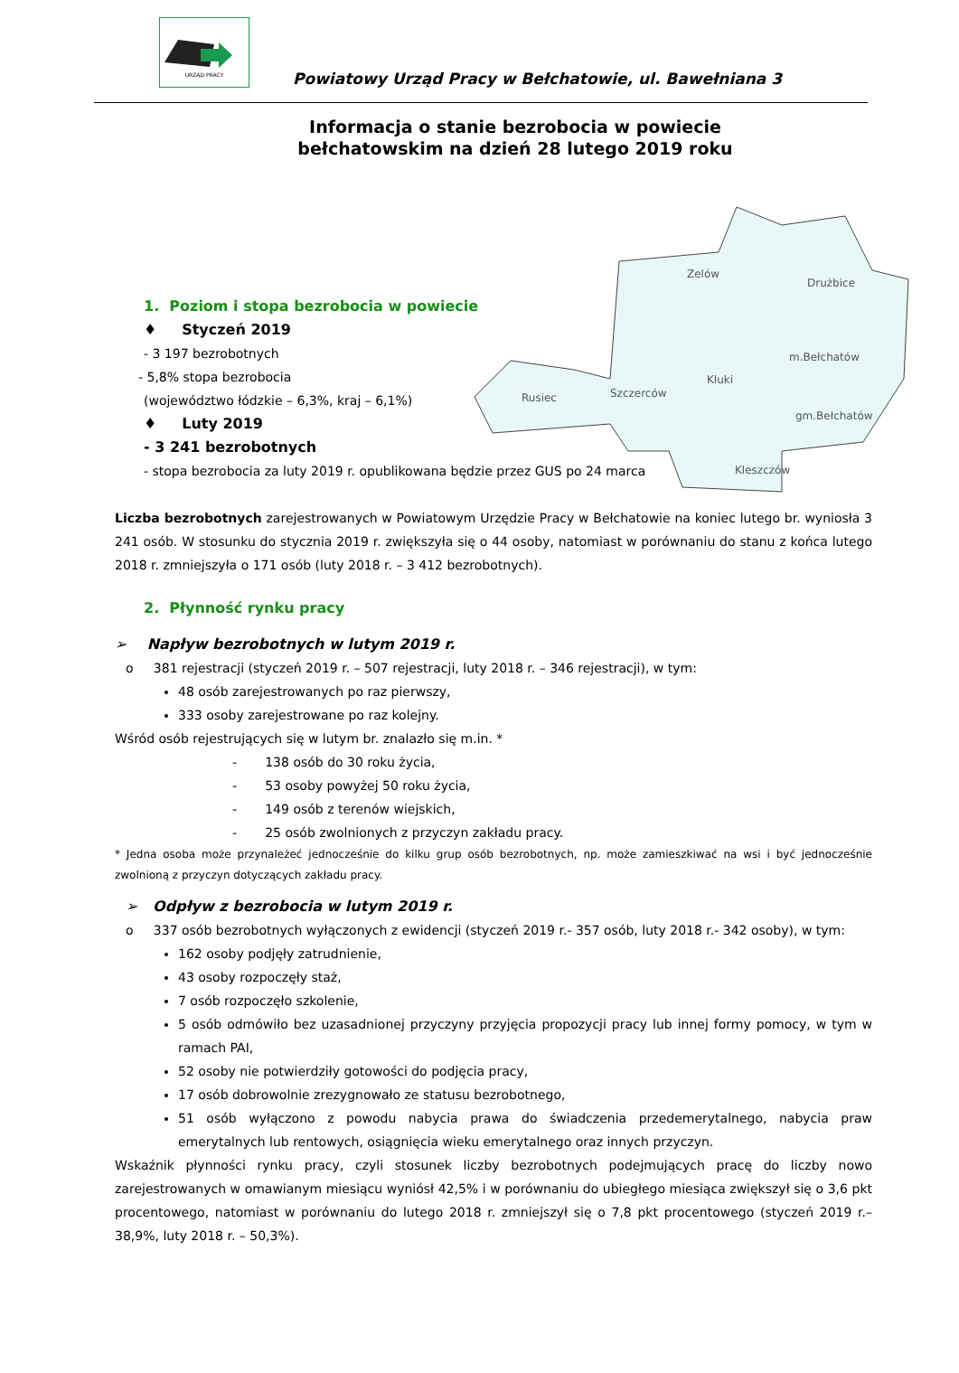URZĄD PRACY
Powiatowy Urząd Pracy w Bełchatowie, ul. Bawełniana 3
Informacja o stanie bezrobocia w powiecie bełchatowskim na dzień 28 lutego 2019 roku
Zelów
Drużbice
m.Bełchatów
Kluki
Szczerców
Rusiec
gm.Bełchatów
Kleszczów
1. Poziom i stopa bezrobocia w powiecie
♦ Styczeń 2019
- 3 197 bezrobotnych
- 5,8% stopa bezrobocia
(województwo łódzkie – 6,3%, kraj – 6,1%)
♦ Luty 2019
- 3 241 bezrobotnych
- stopa bezrobocia za luty 2019 r. opublikowana będzie przez GUS po 24 marca
Liczba bezrobotnych zarejestrowanych w Powiatowym Urzędzie Pracy w Bełchatowie na koniec lutego br. wyniosła 3 241 osób. W stosunku do stycznia 2019 r. zwiększyła się o 44 osoby, natomiast w porównaniu do stanu z końca lutego 2018 r. zmniejszyła o 171 osób (luty 2018 r. – 3 412 bezrobotnych).
2. Płynność rynku pracy
➢ Napływ bezrobotnych w lutym 2019 r.
o 381 rejestracji (styczeń 2019 r. – 507 rejestracji, luty 2018 r. – 346 rejestracji), w tym:
48 osób zarejestrowanych po raz pierwszy,
333 osoby zarejestrowane po raz kolejny.
Wśród osób rejestrujących się w lutym br. znalazło się m.in. *
- 138 osób do 30 roku życia,
- 53 osoby powyżej 50 roku życia,
- 149 osób z terenów wiejskich,
- 25 osób zwolnionych z przyczyn zakładu pracy.
* Jedna osoba może przynależeć jednocześnie do kilku grup osób bezrobotnych, np. może zamieszkiwać na wsi i być jednocześnie zwolnioną z przyczyn dotyczących zakładu pracy.
➢ Odpływ z bezrobocia w lutym 2019 r.
o 337 osób bezrobotnych wyłączonych z ewidencji (styczeń 2019 r.- 357 osób, luty 2018 r.- 342 osoby), w tym:
162 osoby podjęły zatrudnienie,
43 osoby rozpoczęły staż,
7 osób rozpoczęło szkolenie,
5 osób odmówiło bez uzasadnionej przyczyny przyjęcia propozycji pracy lub innej formy pomocy, w tym w ramach PAI,
52 osoby nie potwierdziły gotowości do podjęcia pracy,
17 osób dobrowolnie zrezygnowało ze statusu bezrobotnego,
51 osób wyłączono z powodu nabycia prawa do świadczenia przedemerytalnego, nabycia praw emerytalnych lub rentowych, osiągnięcia wieku emerytalnego oraz innych przyczyn.
Wskaźnik płynności rynku pracy, czyli stosunek liczby bezrobotnych podejmujących pracę do liczby nowo zarejestrowanych w omawianym miesiącu wyniósł 42,5% i w porównaniu do ubiegłego miesiąca zwiększył się o 3,6 pkt procentowego, natomiast w porównaniu do lutego 2018 r. zmniejszył się o 7,8 pkt procentowego (styczeń 2019 r.– 38,9%, luty 2018 r. – 50,3%).